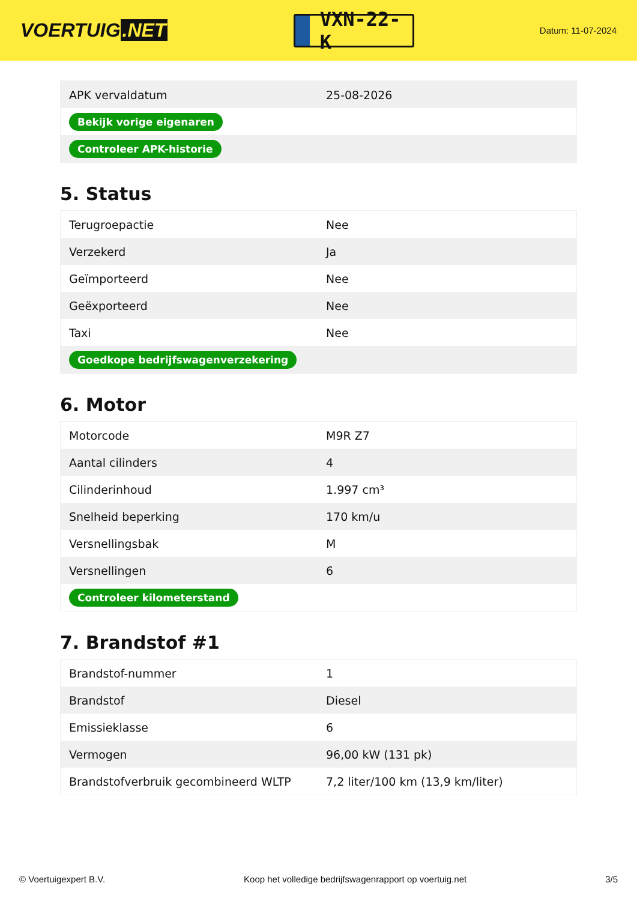VOERTUIG.NET
VXN-22-K
Datum: 11-07-2024
| APK vervaldatum | 25-08-2026 |
| Bekijk vorige eigenaren | |
| Controleer APK-historie | |
5. Status
| Terugroepactie | Nee |
| Verzekerd | Ja |
| Geïmporteerd | Nee |
| Geëxporteerd | Nee |
| Taxi | Nee |
| Goedkope bedrijfswagenverzekering | |
6. Motor
| Motorcode | M9R Z7 |
| Aantal cilinders | 4 |
| Cilinderinhoud | 1.997 cm³ |
| Snelheid beperking | 170 km/u |
| Versnellingsbak | M |
| Versnellingen | 6 |
| Controleer kilometerstand | |
7. Brandstof #1
| Brandstof-nummer | 1 |
| Brandstof | Diesel |
| Emissieklasse | 6 |
| Vermogen | 96,00 kW (131 pk) |
| Brandstofverbruik gecombineerd WLTP | 7,2 liter/100 km (13,9 km/liter) |
© Voertuigexpert B.V. Koop het volledige bedrijfswagenrapport op voertuig.net 3/5